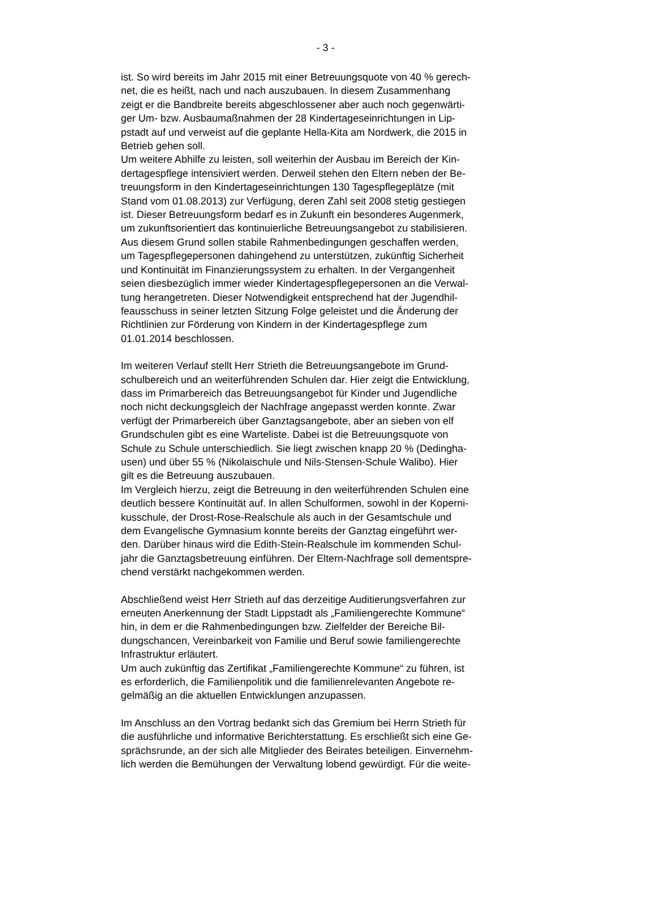- 3 -
ist. So wird bereits im Jahr 2015 mit einer Betreuungsquote von 40 % gerech- net, die es heißt, nach und nach auszubauen. In diesem Zusammenhang zeigt er die Bandbreite bereits abgeschlossener aber auch noch gegenwärti- ger Um- bzw. Ausbaumaßnahmen der 28 Kindertageseinrichtungen in Lip- pstadt auf und verweist auf die geplante Hella-Kita am Nordwerk, die 2015 in Betrieb gehen soll.
Um weitere Abhilfe zu leisten, soll weiterhin der Ausbau im Bereich der Kin- dertagespflege intensiviert werden. Derweil stehen den Eltern neben der Be- treuungsform in den Kindertageseinrichtungen 130 Tagespflegeplätze (mit Stand vom 01.08.2013) zur Verfügung, deren Zahl seit 2008 stetig gestiegen ist. Dieser Betreuungsform bedarf es in Zukunft ein besonderes Augenmerk, um zukunftsorientiert das kontinuierliche Betreuungsangebot zu stabilisieren. Aus diesem Grund sollen stabile Rahmenbedingungen geschaffen werden, um Tagespflegepersonen dahingehend zu unterstützen, zukünftig Sicherheit und Kontinuität im Finanzierungssystem zu erhalten. In der Vergangenheit seien diesbezüglich immer wieder Kindertagespflegepersonen an die Verwal- tung herangetreten. Dieser Notwendigkeit entsprechend hat der Jugendhil- feausschuss in seiner letzten Sitzung Folge geleistet und die Änderung der Richtlinien zur Förderung von Kindern in der Kindertagespflege zum 01.01.2014 beschlossen.
Im weiteren Verlauf stellt Herr Strieth die Betreuungsangebote im Grund- schulbereich und an weiterführenden Schulen dar. Hier zeigt die Entwicklung, dass im Primarbereich das Betreuungsangebot für Kinder und Jugendliche noch nicht deckungsgleich der Nachfrage angepasst werden konnte. Zwar verfügt der Primarbereich über Ganztagsangebote, aber an sieben von elf Grundschulen gibt es eine Warteliste. Dabei ist die Betreuungsquote von Schule zu Schule unterschiedlich. Sie liegt zwischen knapp 20 % (Dedingha- usen) und über 55 % (Nikolaischule und Nils-Stensen-Schule Walibo). Hier gilt es die Betreuung auszubauen.
Im Vergleich hierzu, zeigt die Betreuung in den weiterführenden Schulen eine deutlich bessere Kontinuität auf. In allen Schulformen, sowohl in der Koperni- kusschule, der Drost-Rose-Realschule als auch in der Gesamtschule und dem Evangelische Gymnasium konnte bereits der Ganztag eingeführt wer- den. Darüber hinaus wird die Edith-Stein-Realschule im kommenden Schul- jahr die Ganztagsbetreuung einführen. Der Eltern-Nachfrage soll dementspre- chend verstärkt nachgekommen werden.
Abschließend weist Herr Strieth auf das derzeitige Auditierungsverfahren zur erneuten Anerkennung der Stadt Lippstadt als „Familiengerechte Kommune“ hin, in dem er die Rahmenbedingungen bzw. Zielfelder der Bereiche Bil- dungschancen, Vereinbarkeit von Familie und Beruf sowie familiengerechte Infrastruktur erläutert.
Um auch zukünftig das Zertifikat „Familiengerechte Kommune“ zu führen, ist es erforderlich, die Familienpolitik und die familienrelevanten Angebote re- gelmäßig an die aktuellen Entwicklungen anzupassen.
Im Anschluss an den Vortrag bedankt sich das Gremium bei Herrn Strieth für die ausführliche und informative Berichterstattung. Es erschließt sich eine Ge- sprächsrunde, an der sich alle Mitglieder des Beirates beteiligen. Einvernehm- lich werden die Bemühungen der Verwaltung lobend gewürdigt. Für die weite-